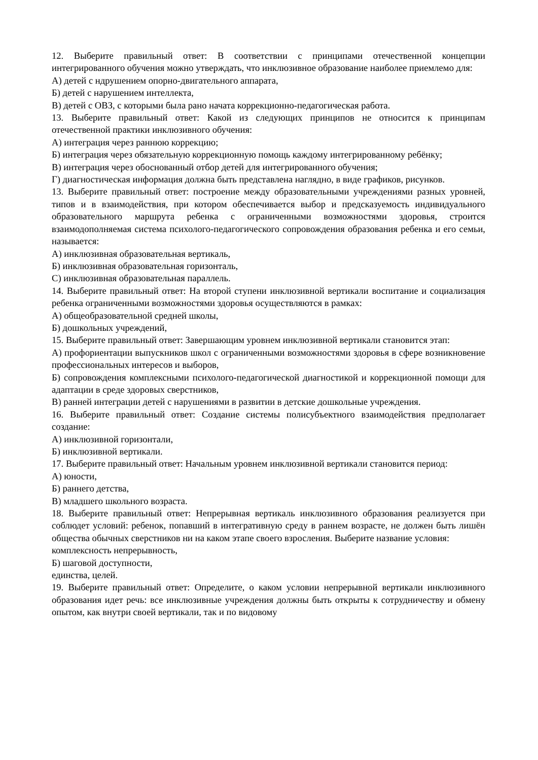12. Выберите правильный ответ: В соответствии с принципами отечественной концепции интегрированного обучения можно утверждать, что инклюзивное образование наиболее приемлемо для:
А) детей с ндрушением опорно-двигательного аппарата,
Б) детей с нарушением интеллекта,
В) детей с ОВЗ, с которыми была рано начата коррекционно-педагогическая работа.
13. Выберите правильный ответ: Какой из следующих принципов не относится к принципам отечественной практики инклюзивного обучения:
А) интеграция через раннюю коррекцию;
Б) интеграция через обязательную коррекционную помощь каждому интегрированному ребёнку;
В) интеграция через обоснованный отбор детей для интегрированного обучения;
Г) диагностическая информация должна быть представлена наглядно, в виде графиков, рисунков.
13. Выберите правильный ответ: построение между образовательными учреждениями разных уровней, типов и в взаимодействия, при котором обеспечивается выбор и предсказуемость индивидуального образовательного маршрута ребенка с ограниченными возможностями здоровья, строится взаимодополняемая система психолого-педагогического сопровождения образования ребенка и его семьи, называется:
А) инклюзивная образовательная вертикаль,
Б) инклюзивная образовательная горизонталь,
С) инклюзивная образовательная параллель.
14. Выберите правильный ответ: На второй ступени инклюзивной вертикали воспитание и социализация ребенка ограниченными возможностями здоровья осуществляются в рамках:
А) общеобразовательной средней школы,
Б) дошкольных учреждений,
15. Выберите правильный ответ: Завершающим уровнем инклюзивной вертикали становится этап:
А) профориентации выпускников школ с ограниченными возможностями здоровья в сфере возникновение профессиональных интересов и выборов,
Б) сопровождения комплексными психолого-педагогической диагностикой и коррекционной помощи для адаптации в среде здоровых сверстников,
В) ранней интеграции детей с нарушениями в развитии в детские дошкольные учреждения.
16. Выберите правильный ответ: Создание системы полисубъектного взаимодействия предполагает создание:
А) инклюзивной горизонтали,
Б) инклюзивной вертикали.
17. Выберите правильный ответ: Начальным уровнем инклюзивной вертикали становится период:
А) юности,
Б) раннего детства,
В) младшего школьного возраста.
18. Выберите правильный ответ: Непрерывная вертикаль инклюзивного образования реализуется при соблюдет условий: ребенок, попавший в интегративную среду в раннем возрасте, не должен быть лишён общества обычных сверстников ни на каком этапе своего взросления. Выберите название условия:
комплексность непрерывность,
Б) шаговой доступности,
единства, целей.
19. Выберите правильный ответ: Определите, о каком условии непрерывной вертикали инклюзивного образования идет речь: все инклюзивные учреждения должны быть открыты к сотрудничеству и обмену опытом, как внутри своей вертикали, так и по видовому